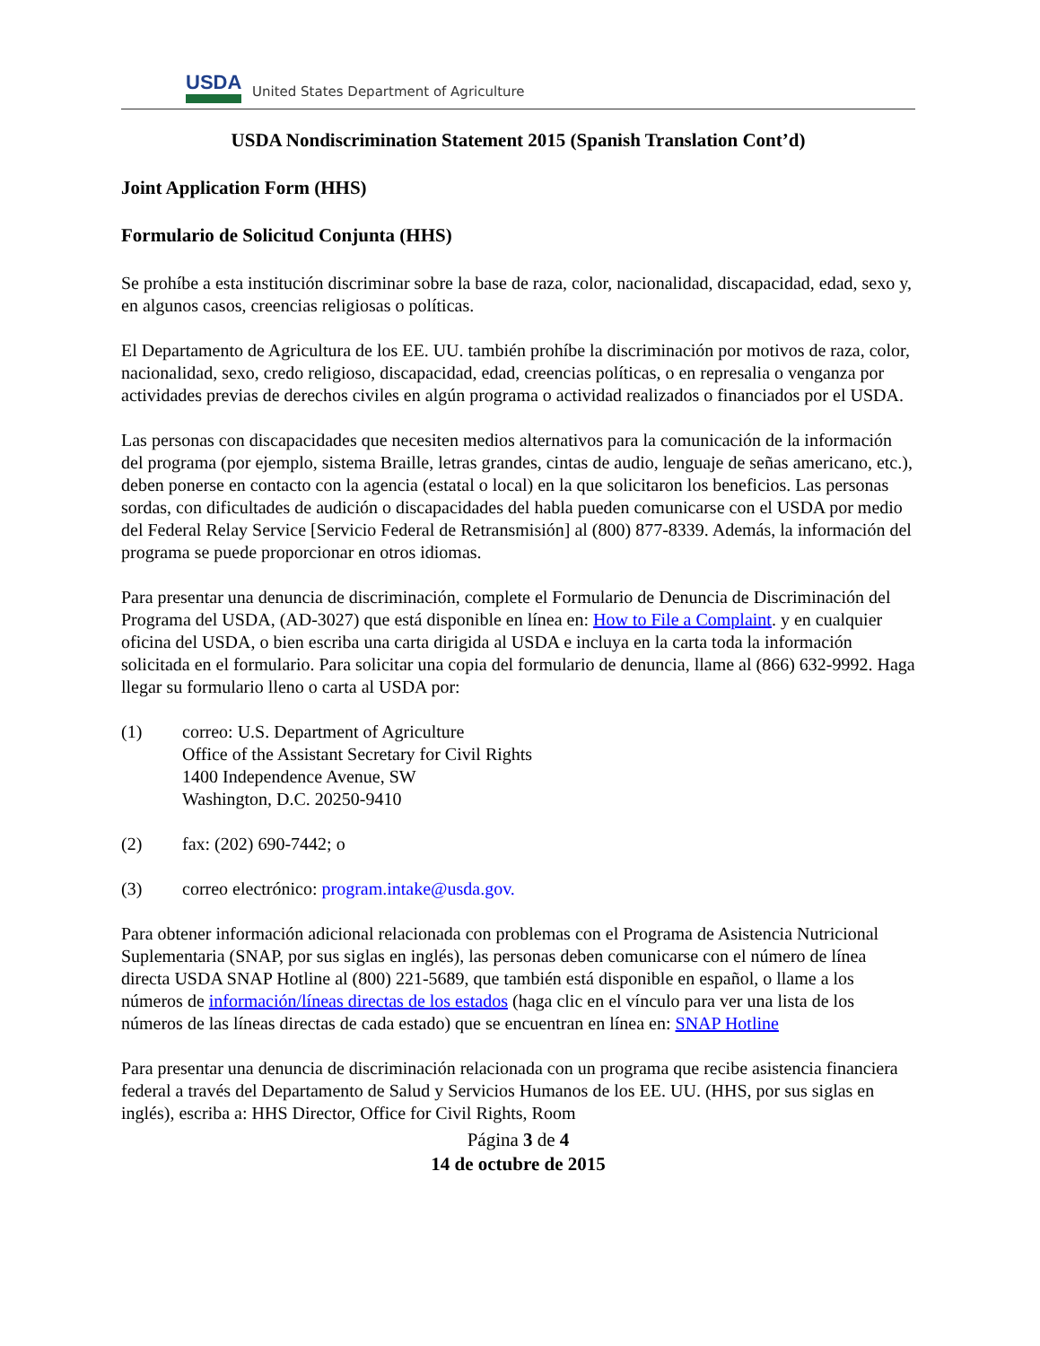USDA
United States Department of Agriculture
USDA Nondiscrimination Statement 2015 (Spanish Translation Cont’d)
Joint Application Form (HHS)
Formulario de Solicitud Conjunta (HHS)
Se prohíbe a esta institución discriminar sobre la base de raza, color, nacionalidad, discapacidad, edad, sexo y, en algunos casos, creencias religiosas o políticas.
El Departamento de Agricultura de los EE. UU. también prohíbe la discriminación por motivos de raza, color, nacionalidad, sexo, credo religioso, discapacidad, edad, creencias políticas, o en represalia o venganza por actividades previas de derechos civiles en algún programa o actividad realizados o financiados por el USDA.
Las personas con discapacidades que necesiten medios alternativos para la comunicación de la información del programa (por ejemplo, sistema Braille, letras grandes, cintas de audio, lenguaje de señas americano, etc.), deben ponerse en contacto con la agencia (estatal o local) en la que solicitaron los beneficios. Las personas sordas, con dificultades de audición o discapacidades del habla pueden comunicarse con el USDA por medio del Federal Relay Service [Servicio Federal de Retransmisión] al (800) 877-8339. Además, la información del programa se puede proporcionar en otros idiomas.
Para presentar una denuncia de discriminación, complete el Formulario de Denuncia de Discriminación del Programa del USDA, (AD-3027) que está disponible en línea en: How to File a Complaint. y en cualquier oficina del USDA, o bien escriba una carta dirigida al USDA e incluya en la carta toda la información solicitada en el formulario. Para solicitar una copia del formulario de denuncia, llame al (866) 632-9992. Haga llegar su formulario lleno o carta al USDA por:
(1) correo: U.S. Department of Agriculture
Office of the Assistant Secretary for Civil Rights
1400 Independence Avenue, SW
Washington, D.C. 20250-9410
(2) fax: (202) 690-7442; o
(3) correo electrónico: program.intake@usda.gov.
Para obtener información adicional relacionada con problemas con el Programa de Asistencia Nutricional Suplementaria (SNAP, por sus siglas en inglés), las personas deben comunicarse con el número de línea directa USDA SNAP Hotline al (800) 221-5689, que también está disponible en español, o llame a los números de información/líneas directas de los estados (haga clic en el vínculo para ver una lista de los números de las líneas directas de cada estado) que se encuentran en línea en: SNAP Hotline
Para presentar una denuncia de discriminación relacionada con un programa que recibe asistencia financiera federal a través del Departamento de Salud y Servicios Humanos de los EE. UU. (HHS, por sus siglas en inglés), escriba a: HHS Director, Office for Civil Rights, Room
Página 3 de 4
14 de octubre de 2015